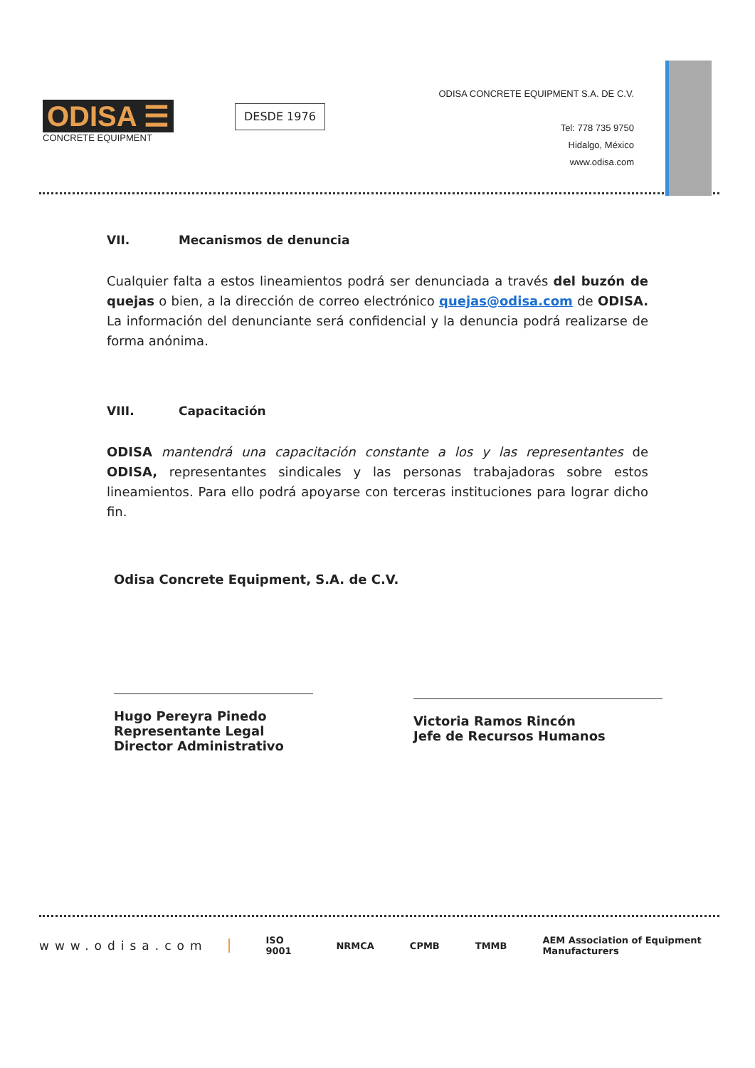ODISA ☰
CONCRETE EQUIPMENT
DESDE 1976
ODISA CONCRETE EQUIPMENT S.A. DE C.V.
Tel: 778 735 9750
Hidalgo, México
www.odisa.com
VII. Mecanismos de denuncia
Cualquier falta a estos lineamientos podrá ser denunciada a través del buzón de quejas o bien, a la dirección de correo electrónico quejas@odisa.com de ODISA. La información del denunciante será confidencial y la denuncia podrá realizarse de forma anónima.
VIII. Capacitación
ODISA mantendrá una capacitación constante a los y las representantes de ODISA, representantes sindicales y las personas trabajadoras sobre estos lineamientos. Para ello podrá apoyarse con terceras instituciones para lograr dicho fin.
Odisa Concrete Equipment, S.A. de C.V.
Hugo Pereyra Pinedo
Representante Legal
Director Administrativo
Victoria Ramos Rincón
Jefe de Recursos Humanos
www.odisa.com ISO 9001 NRMCA CPMB TMMB AEM Association of Equipment Manufacturers